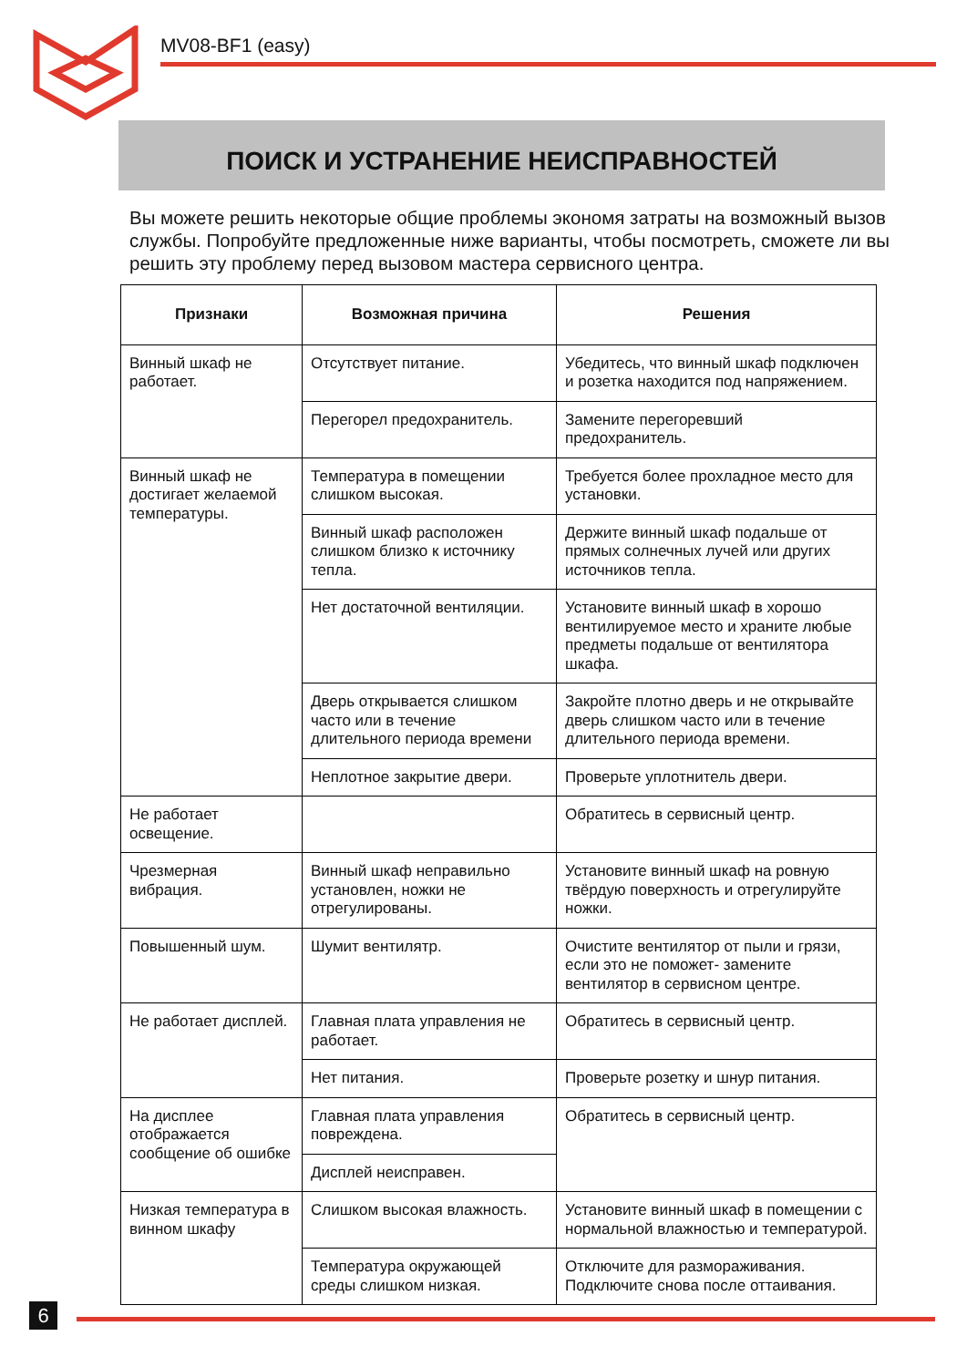MV08-BF1 (easy)
ПОИСК И УСТРАНЕНИЕ НЕИСПРАВНОСТЕЙ
Вы можете решить некоторые общие проблемы экономя затраты на возможный вызов службы. Попробуйте предложенные ниже варианты, чтобы посмотреть, сможете ли вы решить эту проблему перед вызовом мастера сервисного центра.
| Признаки | Возможная причина | Решения |
| --- | --- | --- |
| Винный шкаф не работает. | Отсутствует питание. | Убедитесь, что винный шкаф подключен и розетка находится под напряжением. |
| | Перегорел предохранитель. | Замените перегоревший предохранитель. |
| Винный шкаф не достигает желаемой температуры. | Температура в помещении слишком высокая. | Требуется более прохладное место для установки. |
| | Винный шкаф расположен слишком близко к источнику тепла. | Держите винный шкаф подальше от прямых солнечных лучей или других источников тепла. |
| | Нет достаточной вентиляции. | Установите винный шкаф в хорошо вентилируемое место и храните любые предметы подальше от вентилятора шкафа. |
| | Дверь открывается слишком часто или в течение длительного периода времени | Закройте плотно дверь и не открывайте дверь слишком часто или в течение длительного периода времени. |
| | Неплотное закрытие двери. | Проверьте уплотнитель двери. |
| Не работает освещение. | | Обратитесь в сервисный центр. |
| Чрезмерная вибрация. | Винный шкаф неправильно установлен, ножки не отрегулированы. | Установите винный шкаф на ровную твёрдую поверхность и отрегулируйте ножки. |
| Повышенный шум. | Шумит вентилятр. | Очистите вентилятор от пыли и грязи, если это не поможет- замените вентилятор в сервисном центре. |
| Не работает дисплей. | Главная плата управления не работает. | Обратитесь в сервисный центр. |
| | Нет питания. | Проверьте розетку и шнур питания. |
| На дисплее отображается сообщение об ошибке | Главная плата управления повреждена. | Обратитесь в сервисный центр. |
| | Дисплей неисправен. | |
| Низкая температура в винном шкафу | Слишком высокая влажность. | Установите винный шкаф в помещении с нормальной влажностью и температурой. |
| | Температура окружающей среды слишком низкая. | Отключите для размораживания. Подключите снова после оттаивания. |
6